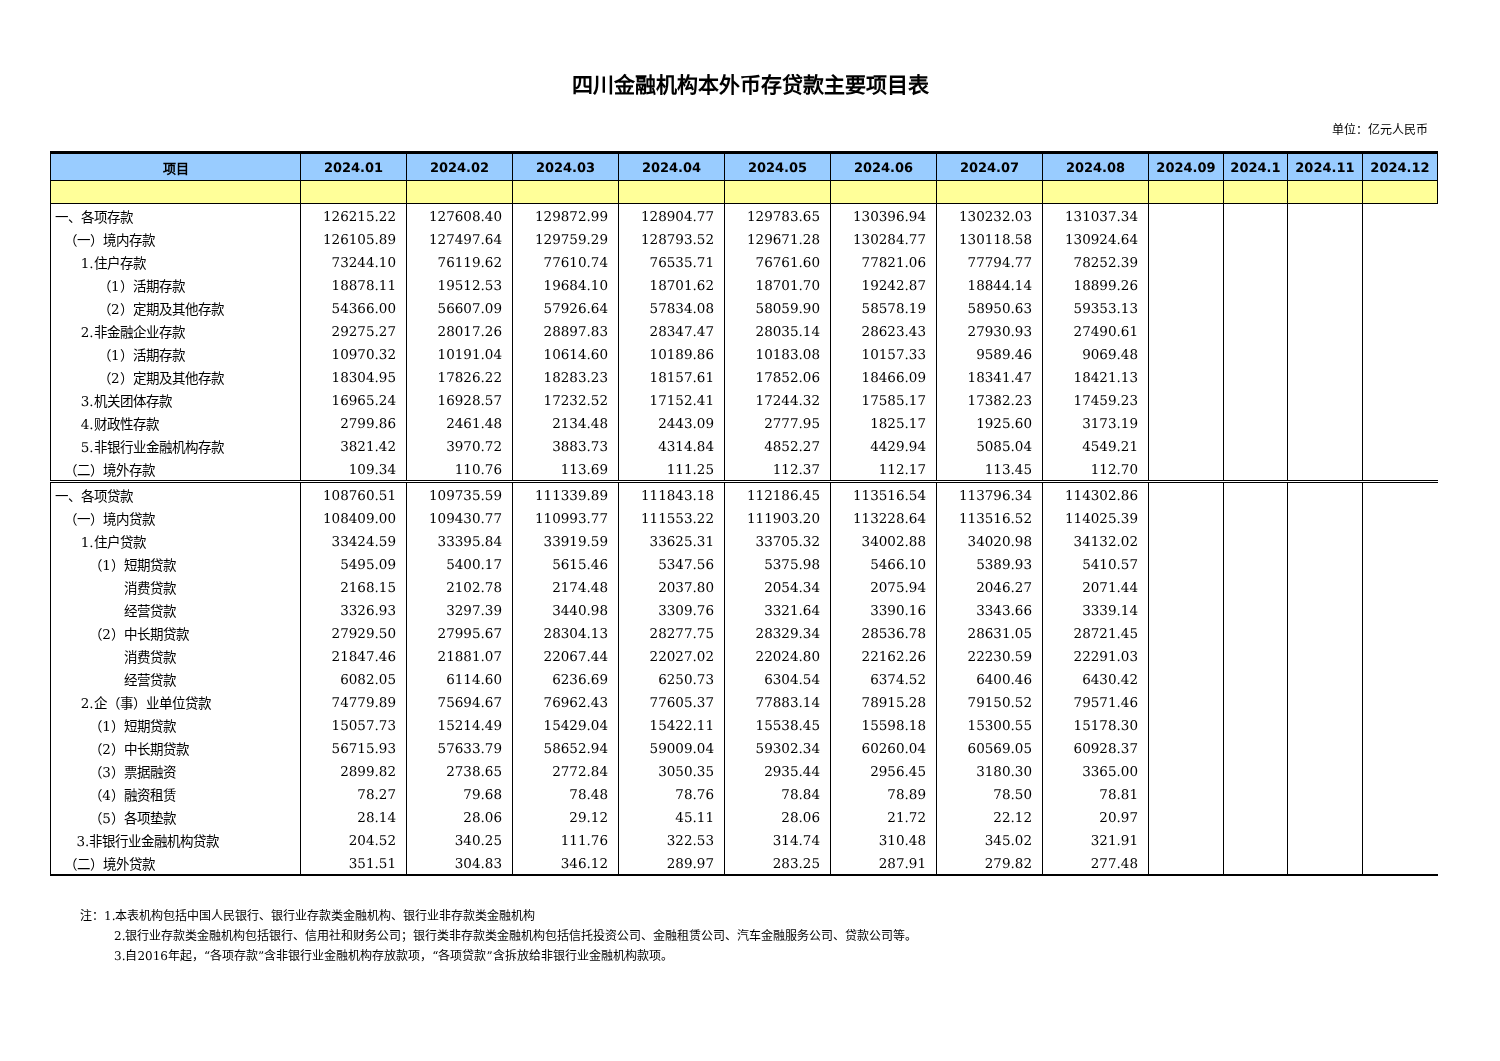四川金融机构本外币存贷款主要项目表
单位：亿元人民币
| 项目 | 2024.01 | 2024.02 | 2024.03 | 2024.04 | 2024.05 | 2024.06 | 2024.07 | 2024.08 | 2024.09 | 2024.1 | 2024.11 | 2024.12 |
| --- | --- | --- | --- | --- | --- | --- | --- | --- | --- | --- | --- | --- |
| 一、各项存款 | 126215.22 | 127608.40 | 129872.99 | 128904.77 | 129783.65 | 130396.94 | 130232.03 | 131037.34 | | | | |
| （一）境内存款 | 126105.89 | 127497.64 | 129759.29 | 128793.52 | 129671.28 | 130284.77 | 130118.58 | 130924.64 | | | | |
| 1.住户存款 | 73244.10 | 76119.62 | 77610.74 | 76535.71 | 76761.60 | 77821.06 | 77794.77 | 78252.39 | | | | |
| （1）活期存款 | 18878.11 | 19512.53 | 19684.10 | 18701.62 | 18701.70 | 19242.87 | 18844.14 | 18899.26 | | | | |
| （2）定期及其他存款 | 54366.00 | 56607.09 | 57926.64 | 57834.08 | 58059.90 | 58578.19 | 58950.63 | 59353.13 | | | | |
| 2.非金融企业存款 | 29275.27 | 28017.26 | 28897.83 | 28347.47 | 28035.14 | 28623.43 | 27930.93 | 27490.61 | | | | |
| （1）活期存款 | 10970.32 | 10191.04 | 10614.60 | 10189.86 | 10183.08 | 10157.33 | 9589.46 | 9069.48 | | | | |
| （2）定期及其他存款 | 18304.95 | 17826.22 | 18283.23 | 18157.61 | 17852.06 | 18466.09 | 18341.47 | 18421.13 | | | | |
| 3.机关团体存款 | 16965.24 | 16928.57 | 17232.52 | 17152.41 | 17244.32 | 17585.17 | 17382.23 | 17459.23 | | | | |
| 4.财政性存款 | 2799.86 | 2461.48 | 2134.48 | 2443.09 | 2777.95 | 1825.17 | 1925.60 | 3173.19 | | | | |
| 5.非银行业金融机构存款 | 3821.42 | 3970.72 | 3883.73 | 4314.84 | 4852.27 | 4429.94 | 5085.04 | 4549.21 | | | | |
| （二）境外存款 | 109.34 | 110.76 | 113.69 | 111.25 | 112.37 | 112.17 | 113.45 | 112.70 | | | | |
| 一、各项贷款 | 108760.51 | 109735.59 | 111339.89 | 111843.18 | 112186.45 | 113516.54 | 113796.34 | 114302.86 | | | | |
| （一）境内贷款 | 108409.00 | 109430.77 | 110993.77 | 111553.22 | 111903.20 | 113228.64 | 113516.52 | 114025.39 | | | | |
| 1.住户贷款 | 33424.59 | 33395.84 | 33919.59 | 33625.31 | 33705.32 | 34002.88 | 34020.98 | 34132.02 | | | | |
| （1）短期贷款 | 5495.09 | 5400.17 | 5615.46 | 5347.56 | 5375.98 | 5466.10 | 5389.93 | 5410.57 | | | | |
| 消费贷款 | 2168.15 | 2102.78 | 2174.48 | 2037.80 | 2054.34 | 2075.94 | 2046.27 | 2071.44 | | | | |
| 经营贷款 | 3326.93 | 3297.39 | 3440.98 | 3309.76 | 3321.64 | 3390.16 | 3343.66 | 3339.14 | | | | |
| （2）中长期贷款 | 27929.50 | 27995.67 | 28304.13 | 28277.75 | 28329.34 | 28536.78 | 28631.05 | 28721.45 | | | | |
| 消费贷款 | 21847.46 | 21881.07 | 22067.44 | 22027.02 | 22024.80 | 22162.26 | 22230.59 | 22291.03 | | | | |
| 经营贷款 | 6082.05 | 6114.60 | 6236.69 | 6250.73 | 6304.54 | 6374.52 | 6400.46 | 6430.42 | | | | |
| 2.企（事）业单位贷款 | 74779.89 | 75694.67 | 76962.43 | 77605.37 | 77883.14 | 78915.28 | 79150.52 | 79571.46 | | | | |
| （1）短期贷款 | 15057.73 | 15214.49 | 15429.04 | 15422.11 | 15538.45 | 15598.18 | 15300.55 | 15178.30 | | | | |
| （2）中长期贷款 | 56715.93 | 57633.79 | 58652.94 | 59009.04 | 59302.34 | 60260.04 | 60569.05 | 60928.37 | | | | |
| （3）票据融资 | 2899.82 | 2738.65 | 2772.84 | 3050.35 | 2935.44 | 2956.45 | 3180.30 | 3365.00 | | | | |
| （4）融资租赁 | 78.27 | 79.68 | 78.48 | 78.76 | 78.84 | 78.89 | 78.50 | 78.81 | | | | |
| （5）各项垫款 | 28.14 | 28.06 | 29.12 | 45.11 | 28.06 | 21.72 | 22.12 | 20.97 | | | | |
| 3.非银行业金融机构贷款 | 204.52 | 340.25 | 111.76 | 322.53 | 314.74 | 310.48 | 345.02 | 321.91 | | | | |
| （二）境外贷款 | 351.51 | 304.83 | 346.12 | 289.97 | 283.25 | 287.91 | 279.82 | 277.48 | | | | |
注：1.本表机构包括中国人民银行、银行业存款类金融机构、银行业非存款类金融机构
2.银行业存款类金融机构包括银行、信用社和财务公司；银行类非存款类金融机构包括信托投资公司、金融租赁公司、汽车金融服务公司、贷款公司等。
3.自2016年起，“各项存款”含非银行业金融机构存放款项，“各项贷款”含拆放给非银行业金融机构款项。